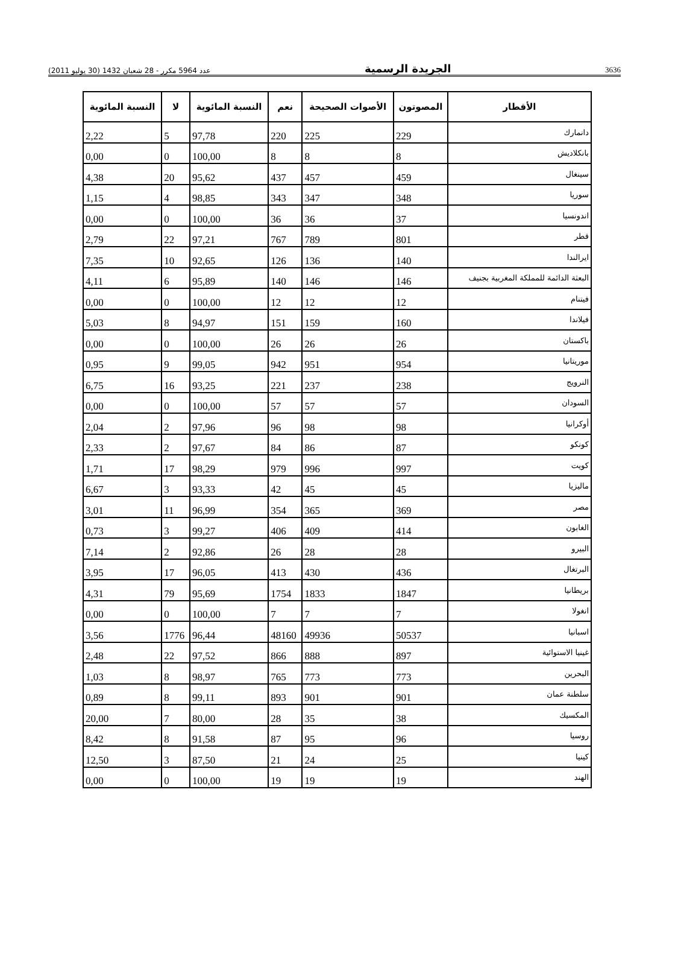عدد 5964 مكرر - 28 شعبان 1432 (30 يوليو 2011) الجريدة الرسمية 3636
| الأقطار | المصوتون | الأصوات الصحيحة | نعم | النسبة المائوية | لا | النسبة المائوية |
| --- | --- | --- | --- | --- | --- | --- |
| دانمارك | 229 | 225 | 220 | 97,78 | 5 | 2,22 |
| بانكلاديش | 8 | 8 | 8 | 100,00 | 0 | 0,00 |
| سينغال | 459 | 457 | 437 | 95,62 | 20 | 4,38 |
| سوريا | 348 | 347 | 343 | 98,85 | 4 | 1,15 |
| اندونسيا | 37 | 36 | 36 | 100,00 | 0 | 0,00 |
| قطر | 801 | 789 | 767 | 97,21 | 22 | 2,79 |
| ايرالندا | 140 | 136 | 126 | 92,65 | 10 | 7,35 |
| البعثة الدائمة للمملكة المغربية بجنيف | 146 | 146 | 140 | 95,89 | 6 | 4,11 |
| فيتنام | 12 | 12 | 12 | 100,00 | 0 | 0,00 |
| فيلاندا | 160 | 159 | 151 | 94,97 | 8 | 5,03 |
| باكستان | 26 | 26 | 26 | 100,00 | 0 | 0,00 |
| موريتانيا | 954 | 951 | 942 | 99,05 | 9 | 0,95 |
| النرويج | 238 | 237 | 221 | 93,25 | 16 | 6,75 |
| السودان | 57 | 57 | 57 | 100,00 | 0 | 0,00 |
| أوكرانيا | 98 | 98 | 96 | 97,96 | 2 | 2,04 |
| كونكو | 87 | 86 | 84 | 97,67 | 2 | 2,33 |
| كويت | 997 | 996 | 979 | 98,29 | 17 | 1,71 |
| ماليزيا | 45 | 45 | 42 | 93,33 | 3 | 6,67 |
| مصر | 369 | 365 | 354 | 96,99 | 11 | 3,01 |
| الغابون | 414 | 409 | 406 | 99,27 | 3 | 0,73 |
| البيرو | 28 | 28 | 26 | 92,86 | 2 | 7,14 |
| البرتغال | 436 | 430 | 413 | 96,05 | 17 | 3,95 |
| بريطانيا | 1847 | 1833 | 1754 | 95,69 | 79 | 4,31 |
| انغولا | 7 | 7 | 7 | 100,00 | 0 | 0,00 |
| اسبانيا | 50537 | 49936 | 48160 | 96,44 | 1776 | 3,56 |
| غينيا الاستوائية | 897 | 888 | 866 | 97,52 | 22 | 2,48 |
| البحرين | 773 | 773 | 765 | 98,97 | 8 | 1,03 |
| سلطنة عمان | 901 | 901 | 893 | 99,11 | 8 | 0,89 |
| المكسيك | 38 | 35 | 28 | 80,00 | 7 | 20,00 |
| روسيا | 96 | 95 | 87 | 91,58 | 8 | 8,42 |
| كينيا | 25 | 24 | 21 | 87,50 | 3 | 12,50 |
| الهند | 19 | 19 | 19 | 100,00 | 0 | 0,00 |